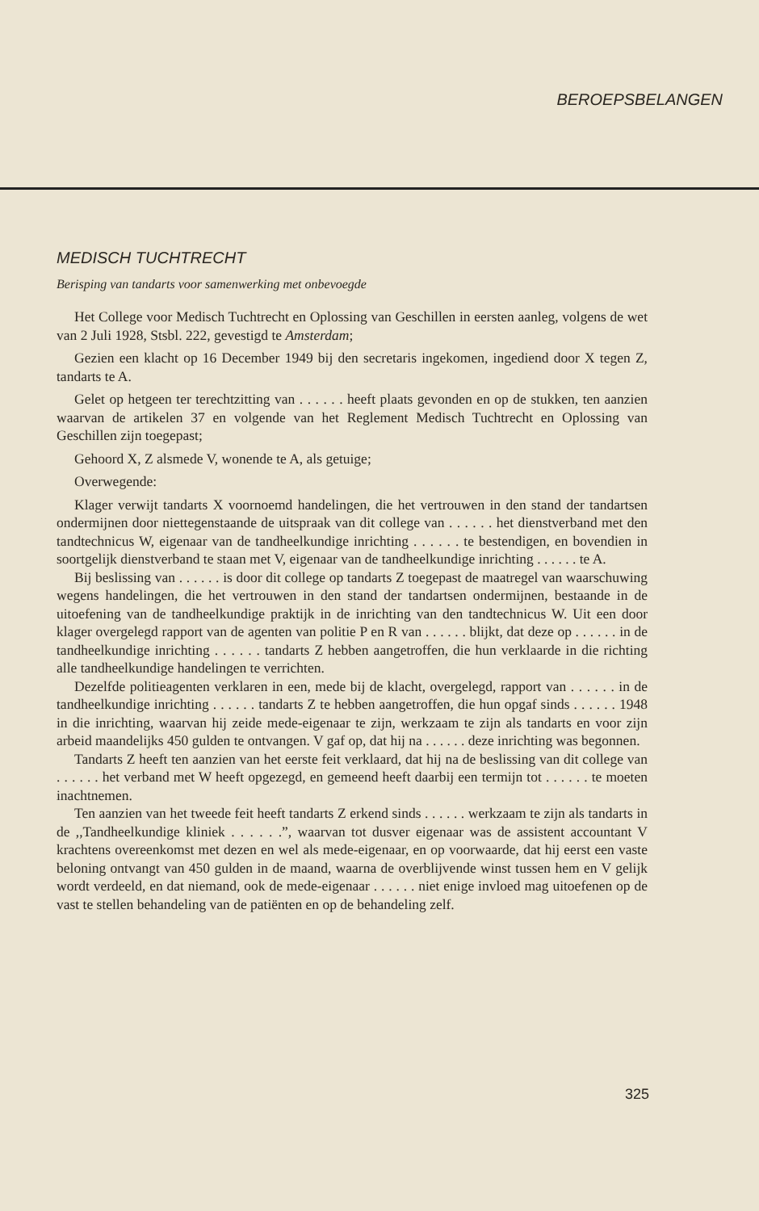BEROEPSBELANGEN
MEDISCH TUCHTRECHT
Berisping van tandarts voor samenwerking met onbevoegde
Het College voor Medisch Tuchtrecht en Oplossing van Geschillen in eersten aanleg, volgens de wet van 2 Juli 1928, Stsbl. 222, gevestigd te Amsterdam;
Gezien een klacht op 16 December 1949 bij den secretaris ingekomen, ingediend door X tegen Z, tandarts te A.
Gelet op hetgeen ter terechtzitting van . . . . . . heeft plaats gevonden en op de stukken, ten aanzien waarvan de artikelen 37 en volgende van het Reglement Medisch Tuchtrecht en Oplossing van Geschillen zijn toegepast;
Gehoord X, Z alsmede V, wonende te A, als getuige;
Overwegende:
Klager verwijt tandarts X voornoemd handelingen, die het vertrouwen in den stand der tandartsen ondermijnen door niettegenstaande de uitspraak van dit college van . . . . . . het dienstverband met den tandtechnicus W, eigenaar van de tandheelkundige inrichting . . . . . . te bestendigen, en bovendien in soortgelijk dienstverband te staan met V, eigenaar van de tandheelkundige inrichting . . . . . . te A.
Bij beslissing van . . . . . . is door dit college op tandarts Z toegepast de maatregel van waarschuwing wegens handelingen, die het vertrouwen in den stand der tandartsen ondermijnen, bestaande in de uitoefening van de tandheelkundige praktijk in de inrichting van den tandtechnicus W. Uit een door klager overgelegd rapport van de agenten van politie P en R van . . . . . . blijkt, dat deze op . . . . . . in de tandheelkundige inrichting . . . . . . tandarts Z hebben aangetroffen, die hun verklaarde in die richting alle tandheelkundige handelingen te verrichten.
Dezelfde politieagenten verklaren in een, mede bij de klacht, overgelegd, rapport van . . . . . . in de tandheelkundige inrichting . . . . . . tandarts Z te hebben aangetroffen, die hun opgaf sinds . . . . . . 1948 in die inrichting, waarvan hij zeide mede-eigenaar te zijn, werkzaam te zijn als tandarts en voor zijn arbeid maandelijks 450 gulden te ontvangen. V gaf op, dat hij na . . . . . . deze inrichting was begonnen.
Tandarts Z heeft ten aanzien van het eerste feit verklaard, dat hij na de beslissing van dit college van . . . . . . het verband met W heeft opgezegd, en gemeend heeft daarbij een termijn tot . . . . . . te moeten inachtnemen.
Ten aanzien van het tweede feit heeft tandarts Z erkend sinds . . . . . . werkzaam te zijn als tandarts in de ,,Tandheelkundige kliniek . . . . . .”, waarvan tot dusver eigenaar was de assistent accountant V krachtens overeenkomst met dezen en wel als mede-eigenaar, en op voorwaarde, dat hij eerst een vaste beloning ontvangt van 450 gulden in de maand, waarna de overblijvende winst tussen hem en V gelijk wordt verdeeld, en dat niemand, ook de mede-eigenaar . . . . . . niet enige invloed mag uitoefenen op de vast te stellen behandeling van de patiënten en op de behandeling zelf.
325